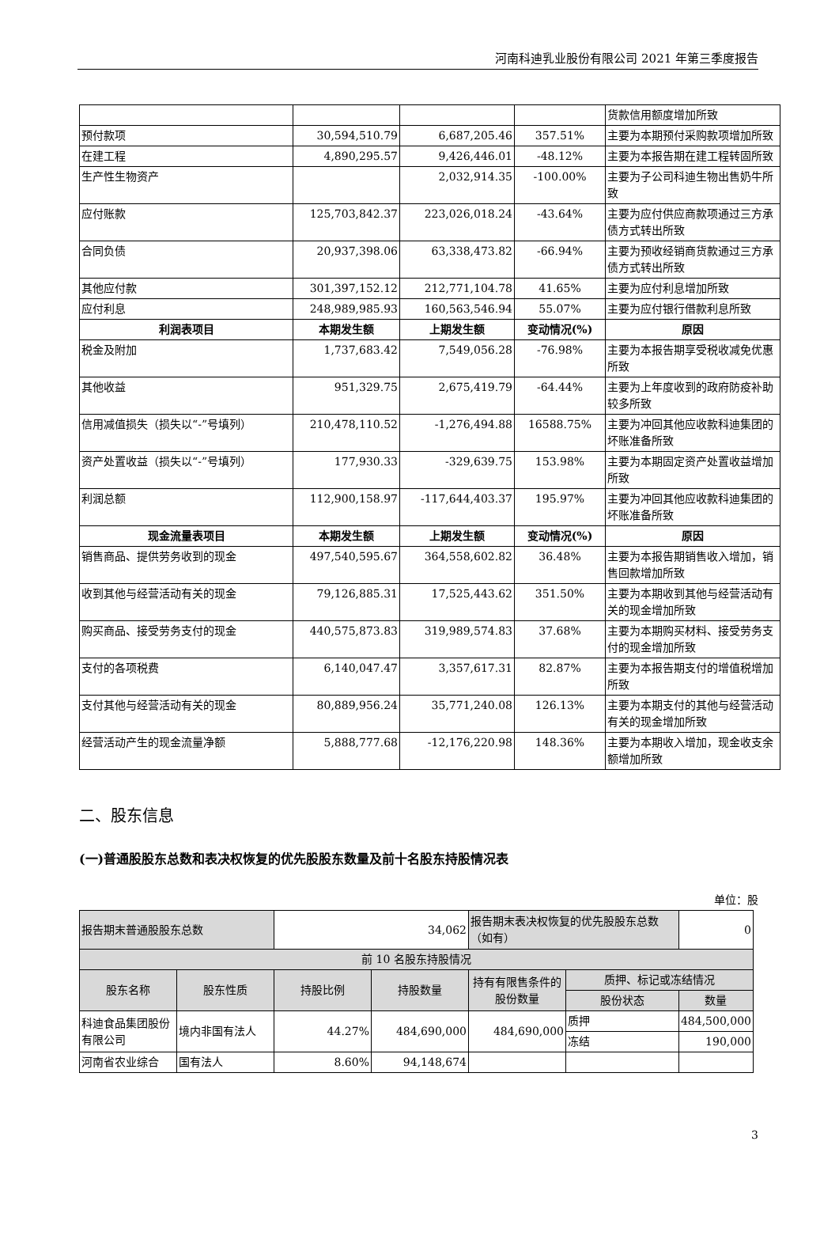河南科迪乳业股份有限公司 2021 年第三季度报告
| | | | | 货款信用额度增加所致 |
| 预付款项 | 30,594,510.79 | 6,687,205.46 | 357.51% | 主要为本期预付采购款项增加所致 |
| 在建工程 | 4,890,295.57 | 9,426,446.01 | -48.12% | 主要为本报告期在建工程转固所致 |
| 生产性生物资产 | | 2,032,914.35 | -100.00% | 主要为子公司科迪生物出售奶牛所致 |
| 应付账款 | 125,703,842.37 | 223,026,018.24 | -43.64% | 主要为应付供应商款项通过三方承债方式转出所致 |
| 合同负债 | 20,937,398.06 | 63,338,473.82 | -66.94% | 主要为预收经销商货款通过三方承债方式转出所致 |
| 其他应付款 | 301,397,152.12 | 212,771,104.78 | 41.65% | 主要为应付利息增加所致 |
| 应付利息 | 248,989,985.93 | 160,563,546.94 | 55.07% | 主要为应付银行借款利息所致 |
| 利润表项目 | 本期发生额 | 上期发生额 | 变动情况(%) | 原因 |
| 税金及附加 | 1,737,683.42 | 7,549,056.28 | -76.98% | 主要为本报告期享受税收减免优惠所致 |
| 其他收益 | 951,329.75 | 2,675,419.79 | -64.44% | 主要为上年度收到的政府防疫补助较多所致 |
| 信用减值损失（损失以“-”号填列） | 210,478,110.52 | -1,276,494.88 | 16588.75% | 主要为冲回其他应收款科迪集团的坏账准备所致 |
| 资产处置收益（损失以“-”号填列） | 177,930.33 | -329,639.75 | 153.98% | 主要为本期固定资产处置收益增加所致 |
| 利润总额 | 112,900,158.97 | -117,644,403.37 | 195.97% | 主要为冲回其他应收款科迪集团的坏账准备所致 |
| 现金流量表项目 | 本期发生额 | 上期发生额 | 变动情况(%) | 原因 |
| 销售商品、提供劳务收到的现金 | 497,540,595.67 | 364,558,602.82 | 36.48% | 主要为本报告期销售收入增加，销售回款增加所致 |
| 收到其他与经营活动有关的现金 | 79,126,885.31 | 17,525,443.62 | 351.50% | 主要为本期收到其他与经营活动有关的现金增加所致 |
| 购买商品、接受劳务支付的现金 | 440,575,873.83 | 319,989,574.83 | 37.68% | 主要为本期购买材料、接受劳务支付的现金增加所致 |
| 支付的各项税费 | 6,140,047.47 | 3,357,617.31 | 82.87% | 主要为本报告期支付的增值税增加所致 |
| 支付其他与经营活动有关的现金 | 80,889,956.24 | 35,771,240.08 | 126.13% | 主要为本期支付的其他与经营活动有关的现金增加所致 |
| 经营活动产生的现金流量净额 | 5,888,777.68 | -12,176,220.98 | 148.36% | 主要为本期收入增加，现金收支余额增加所致 |
二、股东信息
(一)普通股股东总数和表决权恢复的优先股股东数量及前十名股东持股情况表
单位：股
| 报告期末普通股股东总数 | | 34,062 | | 报告期末表决权恢复的优先股股东总数（如有） | | 0 |
| 前 10 名股东持股情况 | | | | | | |
| 股东名称 | 股东性质 | 持股比例 | 持股数量 | 持有有限售条件的股份数量 | 质押、标记或冻结情况 | |
| | | | | | 股份状态 | 数量 |
| 科迪食品集团股份有限公司 | 境内非国有法人 | 44.27% | 484,690,000 | 484,690,000 | 质押 | 484,500,000 |
| | | | | | 冻结 | 190,000 |
| 河南省农业综合 | 国有法人 | 8.60% | 94,148,674 | | | |
3